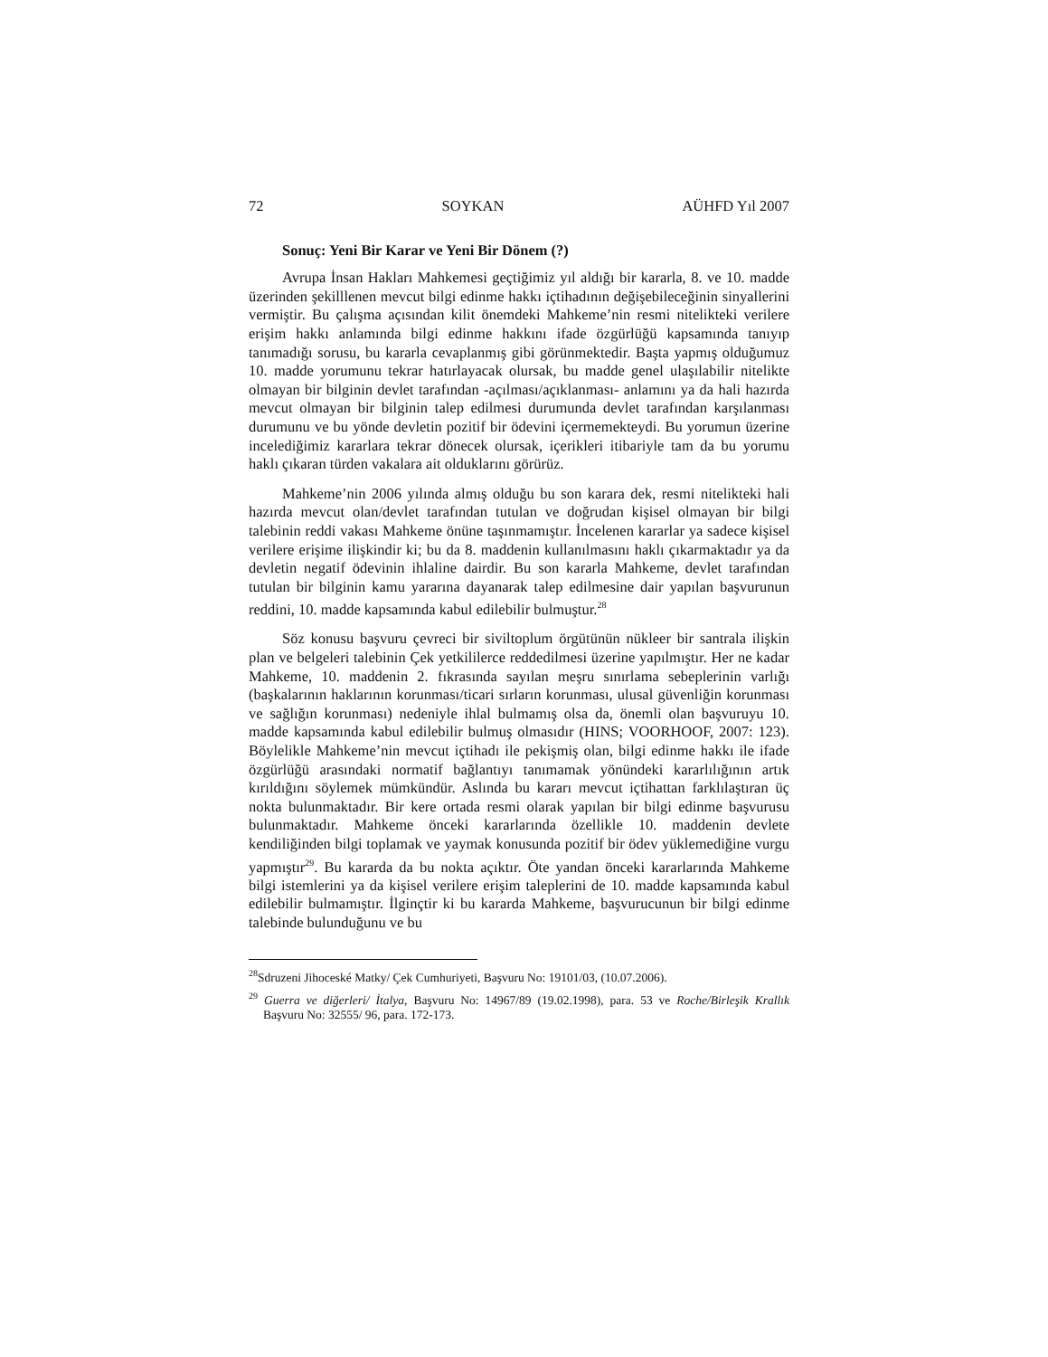72 SOYKAN AÜHFD Yıl 2007
Sonuç: Yeni Bir Karar ve Yeni Bir Dönem (?)
Avrupa İnsan Hakları Mahkemesi geçtiğimiz yıl aldığı bir kararla, 8. ve 10. madde üzerinden şekilllenen mevcut bilgi edinme hakkı içtihadının değişebileceğinin sinyallerini vermiştir. Bu çalışma açısından kilit önemdeki Mahkeme’nin resmi nitelikteki verilere erişim hakkı anlamında bilgi edinme hakkını ifade özgürlüğü kapsamında tanıyıp tanımadığı sorusu, bu kararla cevaplanmış gibi görünmektedir. Başta yapmış olduğumuz 10. madde yorumunu tekrar hatırlayacak olursak, bu madde genel ulaşılabilir nitelikte olmayan bir bilginin devlet tarafından -açılması/açıklanması- anlamını ya da hali hazırda mevcut olmayan bir bilginin talep edilmesi durumunda devlet tarafından karşılanması durumunu ve bu yönde devletin pozitif bir ödevini içermemekteydi. Bu yorumun üzerine incelediğimiz kararlara tekrar dönecek olursak, içerikleri itibariyle tam da bu yorumu haklı çıkaran türden vakalara ait olduklarını görürüz.
Mahkeme’nin 2006 yılında almış olduğu bu son karara dek, resmi nitelikteki hali hazırda mevcut olan/devlet tarafından tutulan ve doğrudan kişisel olmayan bir bilgi talebinin reddi vakası Mahkeme önüne taşınmamıştır. İncelenen kararlar ya sadece kişisel verilere erişime ilişkindir ki; bu da 8. maddenin kullanılmasını haklı çıkarmaktadır ya da devletin negatif ödevinin ihlaline dairdir. Bu son kararla Mahkeme, devlet tarafından tutulan bir bilginin kamu yararına dayanarak talep edilmesine dair yapılan başvurunun reddini, 10. madde kapsamında kabul edilebilir bulmuştur.<sup>28</sup>
Söz konusu başvuru çevreci bir siviltoplum örgütünün nükleer bir santrala ilişkin plan ve belgeleri talebinin Çek yetkililerce reddedilmesi üzerine yapılmıştır. Her ne kadar Mahkeme, 10. maddenin 2. fıkrasında sayılan meşru sınırlama sebeplerinin varlığı (başkalarının haklarının korunması/ticari sırların korunması, ulusal güvenliğin korunması ve sağlığın korunması) nedeniyle ihlal bulmamış olsa da, önemli olan başvuruyu 10. madde kapsamında kabul edilebilir bulmuş olmasıdır (HINS; VOORHOOF, 2007: 123). Böylelikle Mahkeme’nin mevcut içtihadı ile pekişmiş olan, bilgi edinme hakkı ile ifade özgürlüğü arasındaki normatif bağlantıyı tanımamak yönündeki kararlılığının artık kırıldığını söylemek mümkündür. Aslında bu kararı mevcut içtihattan farklılaştıran üç nokta bulunmaktadır. Bir kere ortada resmi olarak yapılan bir bilgi edinme başvurusu bulunmaktadır. Mahkeme önceki kararlarında özellikle 10. maddenin devlete kendiliğinden bilgi toplamak ve yaymak konusunda pozitif bir ödev yüklemediğine vurgu yapmıştır<sup>29</sup>. Bu kararda da bu nokta açıktır. Öte yandan önceki kararlarında Mahkeme bilgi istemlerini ya da kişisel verilere erişim taleplerini de 10. madde kapsamında kabul edilebilir bulmamıştır. İlginçtir ki bu kararda Mahkeme, başvurucunun bir bilgi edinme talebinde bulunduğunu ve bu
<sup>28</sup> Sdruzeni Jihoceské Matky/ Çek Cumhuriyeti, Başvuru No: 19101/03, (10.07.2006).
<sup>29</sup> Guerra ve diğerleri/ İtalya, Başvuru No: 14967/89 (19.02.1998), para. 53 ve Roche/Birleşik Krallık Başvuru No: 32555/ 96, para. 172-173.